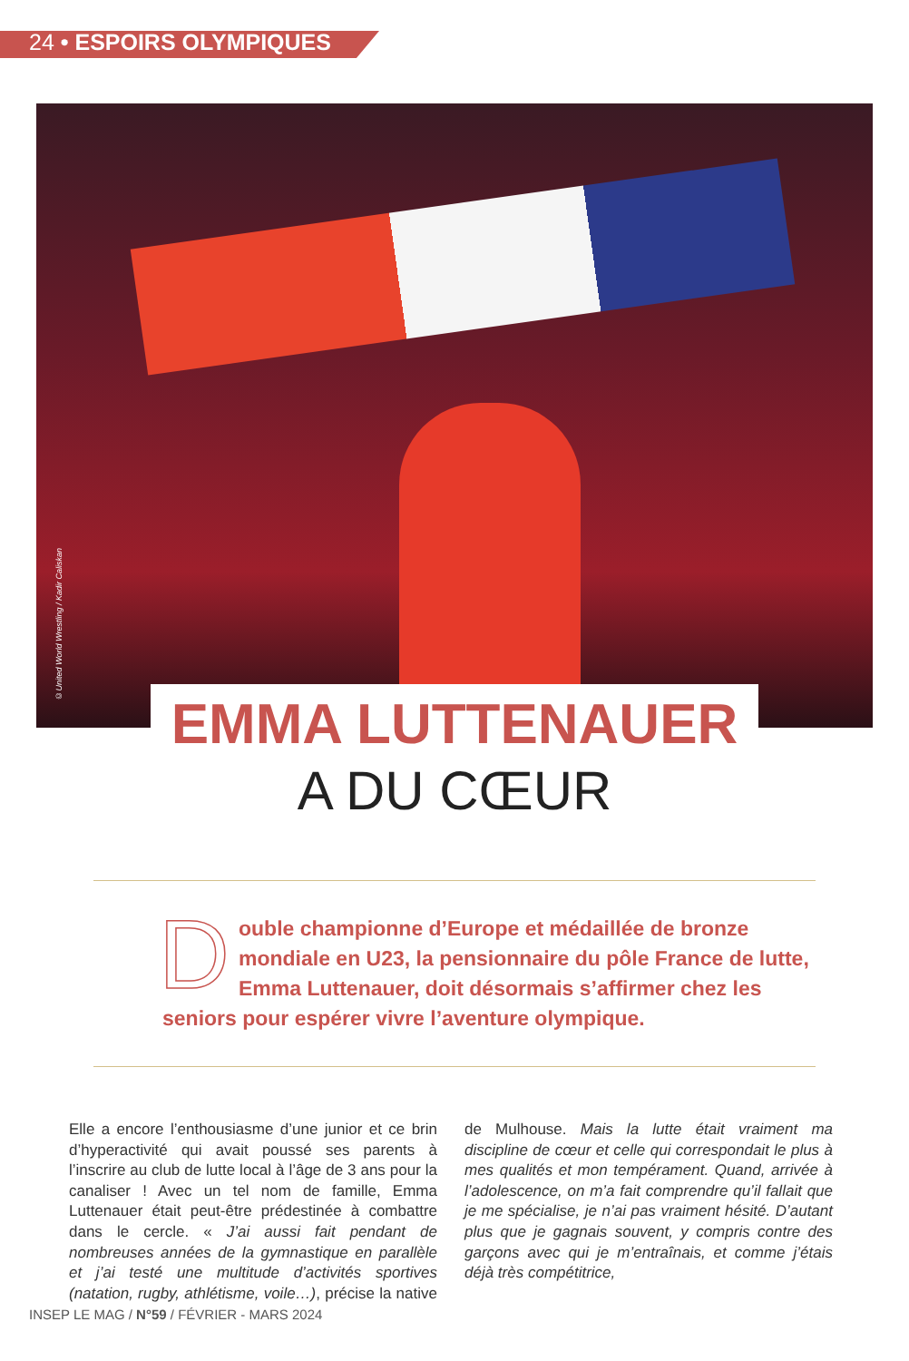24 • ESPOIRS OLYMPIQUES
©United World Wrestling / Kadir Caliskan
EMMA LUTTENAUER
A DU CŒUR
Double championne d’Europe et médaillée de bronze mondiale en U23, la pensionnaire du pôle France de lutte, Emma Luttenauer, doit désormais s’affirmer chez les seniors pour espérer vivre l’aventure olympique.
Elle a encore l’enthousiasme d’une junior et ce brin d’hyperactivité qui avait poussé ses parents à l’inscrire au club de lutte local à l’âge de 3 ans pour la canaliser ! Avec un tel nom de famille, Emma Luttenauer était peut-être prédestinée à combattre dans le cercle. « J’ai aussi fait pendant de nombreuses années de la gymnastique en parallèle et j’ai testé une multitude d’activités sportives (natation, rugby, athlétisme, voile…), précise la native de Mulhouse. Mais la lutte était vraiment ma discipline de cœur et celle qui correspondait le plus à mes qualités et mon tempérament. Quand, arrivée à l’adolescence, on m’a fait comprendre qu’il fallait que je me spécialise, je n’ai pas vraiment hésité. D’autant plus que je gagnais souvent, y compris contre des garçons avec qui je m’entraînais, et comme j’étais déjà très compétitrice,
INSEP LE MAG / N°59 / FÉVRIER - MARS 2024